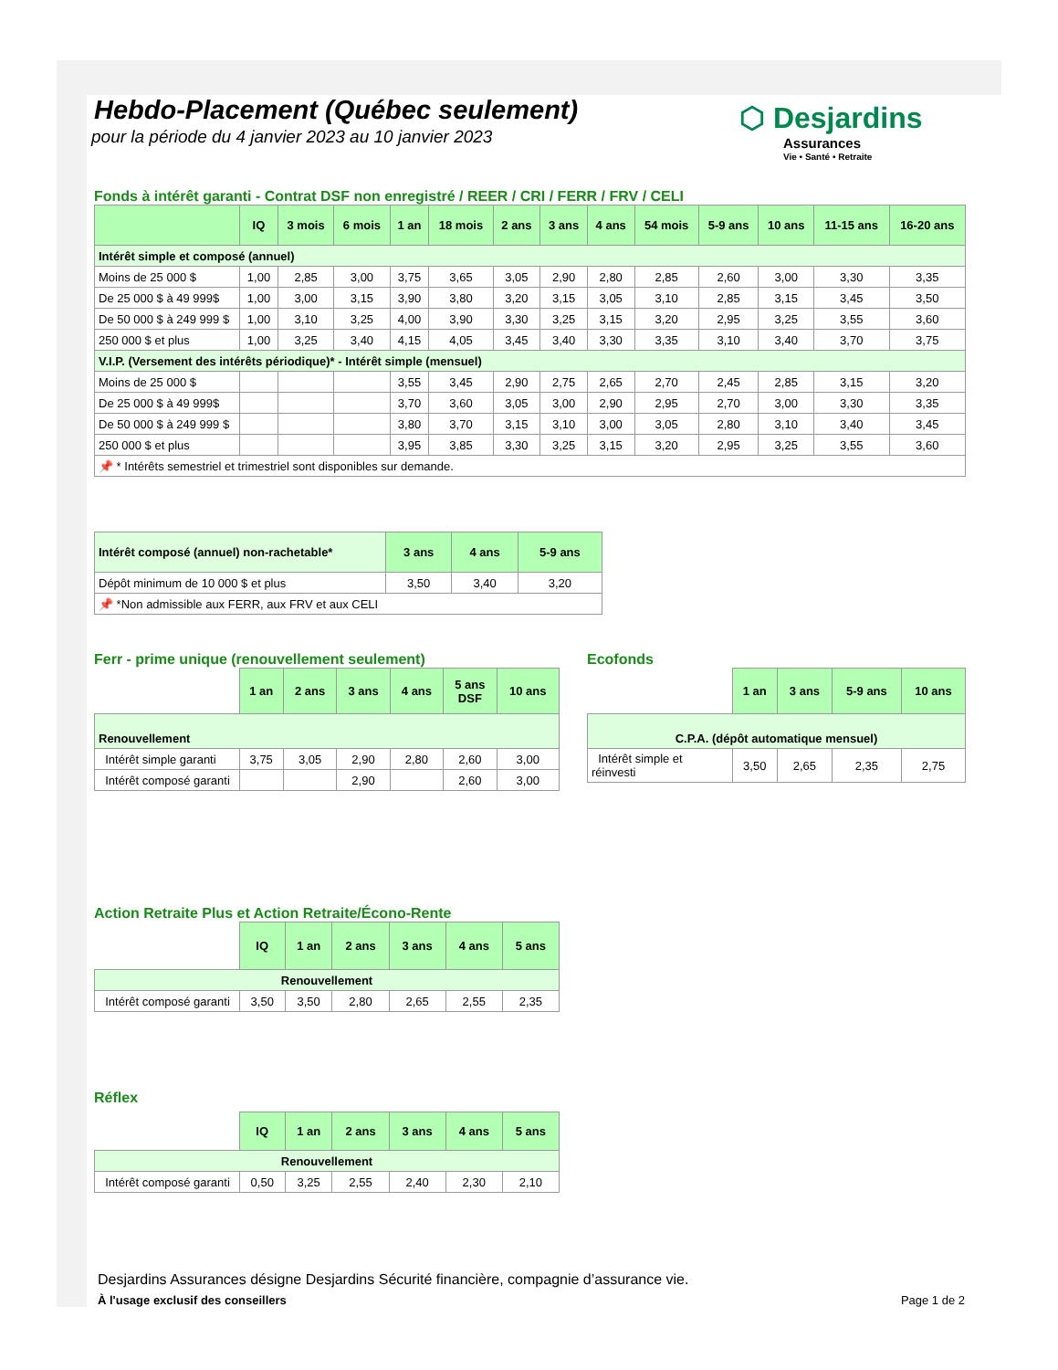Hebdo-Placement (Québec seulement)
pour la période du 4 janvier 2023 au 10 janvier 2023
⬡ Desjardins
Assurances
Vie • Santé • Retraite
Fonds à intérêt garanti - Contrat DSF non enregistré / REER / CRI / FERR / FRV / CELI
| | IQ | 3 mois | 6 mois | 1 an | 18 mois | 2 ans | 3 ans | 4 ans | 54 mois | 5-9 ans | 10 ans | 11-15 ans | 16-20 ans |
| --- | --- | --- | --- | --- | --- | --- | --- | --- | --- | --- | --- | --- | --- |
| Intérêt simple et composé (annuel) | | | | | | | | | | | | | |
| Moins de 25 000 $ | 1,00 | 2,85 | 3,00 | 3,75 | 3,65 | 3,05 | 2,90 | 2,80 | 2,85 | 2,60 | 3,00 | 3,30 | 3,35 |
| De 25 000 $ à 49 999$ | 1,00 | 3,00 | 3,15 | 3,90 | 3,80 | 3,20 | 3,15 | 3,05 | 3,10 | 2,85 | 3,15 | 3,45 | 3,50 |
| De 50 000 $ à 249 999 $ | 1,00 | 3,10 | 3,25 | 4,00 | 3,90 | 3,30 | 3,25 | 3,15 | 3,20 | 2,95 | 3,25 | 3,55 | 3,60 |
| 250 000 $ et plus | 1,00 | 3,25 | 3,40 | 4,15 | 4,05 | 3,45 | 3,40 | 3,30 | 3,35 | 3,10 | 3,40 | 3,70 | 3,75 |
| V.I.P. (Versement des intérêts périodique)* - Intérêt simple (mensuel) | | | | | | | | | | | | | |
| Moins de 25 000 $ | | | | 3,55 | 3,45 | 2,90 | 2,75 | 2,65 | 2,70 | 2,45 | 2,85 | 3,15 | 3,20 |
| De 25 000 $ à 49 999$ | | | | 3,70 | 3,60 | 3,05 | 3,00 | 2,90 | 2,95 | 2,70 | 3,00 | 3,30 | 3,35 |
| De 50 000 $ à 249 999 $ | | | | 3,80 | 3,70 | 3,15 | 3,10 | 3,00 | 3,05 | 2,80 | 3,10 | 3,40 | 3,45 |
| 250 000 $ et plus | | | | 3,95 | 3,85 | 3,30 | 3,25 | 3,15 | 3,20 | 2,95 | 3,25 | 3,55 | 3,60 |
| 📌 * Intérêts semestriel et trimestriel sont disponibles sur demande. | | | | | | | | | | | | | |
| Intérêt composé (annuel) non-rachetable* | 3 ans | 4 ans | 5-9 ans |
| Dépôt minimum de 10 000 $ et plus | 3,50 | 3,40 | 3,20 |
| 📌 *Non admissible aux FERR, aux FRV et aux CELI | | | |
Ferr - prime unique (renouvellement seulement)
| | 1 an | 2 ans | 3 ans | 4 ans | 5 ans DSF | 10 ans |
| Renouvellement | | | | | | |
| Intérêt simple garanti | 3,75 | 3,05 | 2,90 | 2,80 | 2,60 | 3,00 |
| Intérêt composé garanti | | | 2,90 | | 2,60 | 3,00 |
Ecofonds
| | 1 an | 3 ans | 5-9 ans | 10 ans |
| C.P.A. (dépôt automatique mensuel) | | | | |
| Intérêt simple et réinvesti | 3,50 | 2,65 | 2,35 | 2,75 |
Action Retraite Plus et Action Retraite/Écono-Rente
| | IQ | 1 an | 2 ans | 3 ans | 4 ans | 5 ans |
| Renouvellement | | | | | | |
| Intérêt composé garanti | 3,50 | 3,50 | 2,80 | 2,65 | 2,55 | 2,35 |
Réflex
| | IQ | 1 an | 2 ans | 3 ans | 4 ans | 5 ans |
| Renouvellement | | | | | | |
| Intérêt composé garanti | 0,50 | 3,25 | 2,55 | 2,40 | 2,30 | 2,10 |
Desjardins Assurances désigne Desjardins Sécurité financière, compagnie d’assurance vie.
À l'usage exclusif des conseillers Page 1 de 2